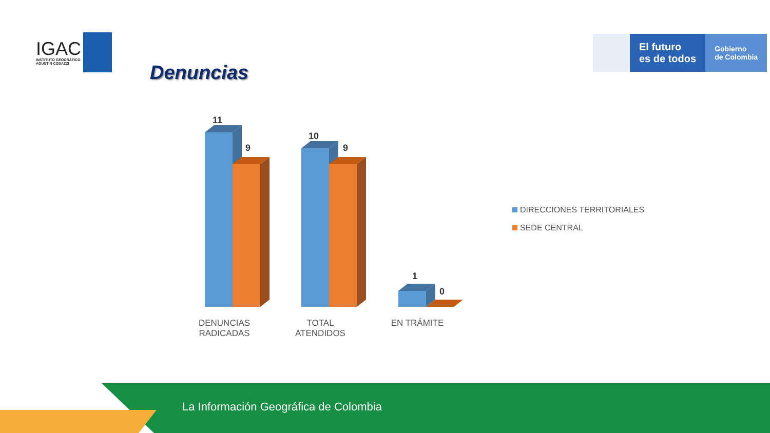IGAC
INSTITUTO GEOGRÁFICO
AGUSTÍN CODAZZI
Denuncias
El futuro
es de todos
Gobierno
de Colombia
11
9
10
9
1
0
DENUNCIAS RADICADAS
TOTAL ATENDIDOS
EN TRÁMITE
DIRECCIONES TERRITORIALES
SEDE CENTRAL
La Información Geográfica de Colombia